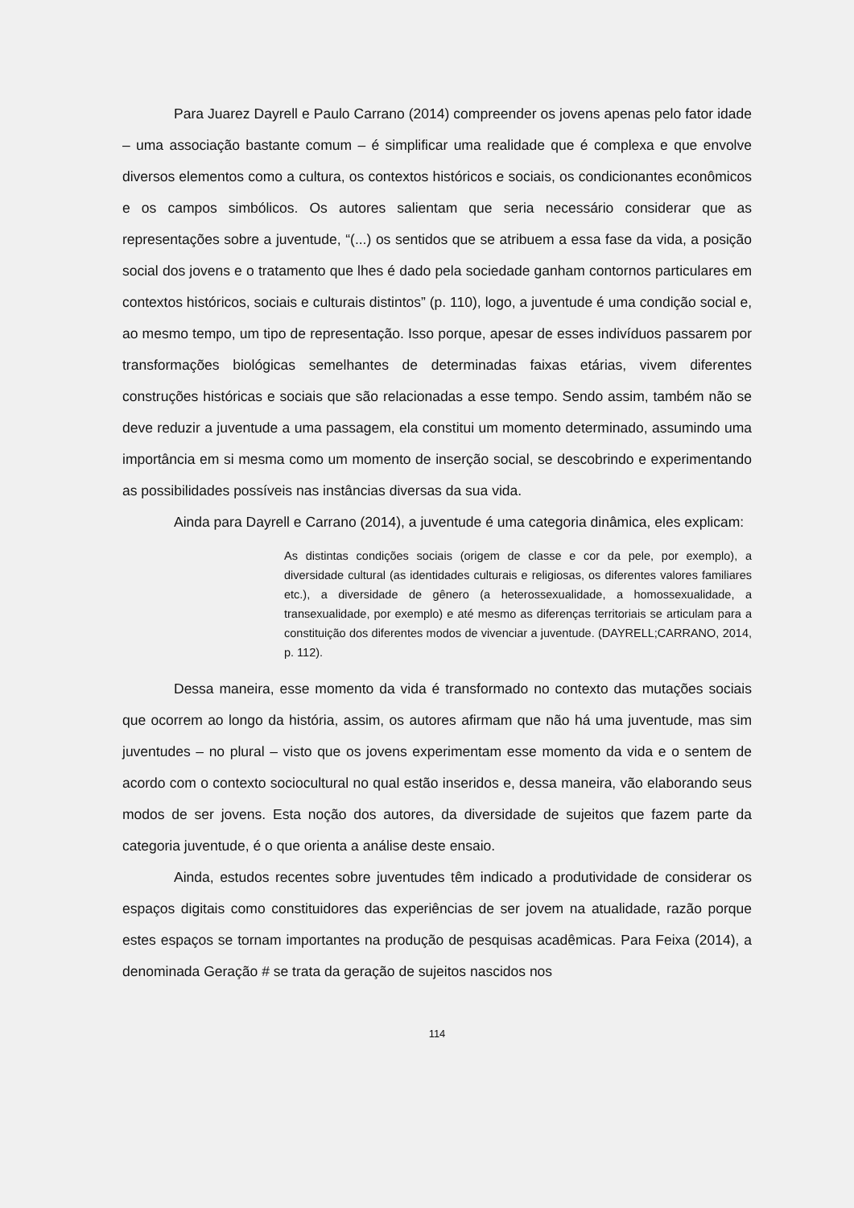Para Juarez Dayrell e Paulo Carrano (2014) compreender os jovens apenas pelo fator idade – uma associação bastante comum – é simplificar uma realidade que é complexa e que envolve diversos elementos como a cultura, os contextos históricos e sociais, os condicionantes econômicos e os campos simbólicos. Os autores salientam que seria necessário considerar que as representações sobre a juventude, “(...) os sentidos que se atribuem a essa fase da vida, a posição social dos jovens e o tratamento que lhes é dado pela sociedade ganham contornos particulares em contextos históricos, sociais e culturais distintos” (p. 110), logo, a juventude é uma condição social e, ao mesmo tempo, um tipo de representação. Isso porque, apesar de esses indivíduos passarem por transformações biológicas semelhantes de determinadas faixas etárias, vivem diferentes construções históricas e sociais que são relacionadas a esse tempo. Sendo assim, também não se deve reduzir a juventude a uma passagem, ela constitui um momento determinado, assumindo uma importância em si mesma como um momento de inserção social, se descobrindo e experimentando as possibilidades possíveis nas instâncias diversas da sua vida.
Ainda para Dayrell e Carrano (2014), a juventude é uma categoria dinâmica, eles explicam:
As distintas condições sociais (origem de classe e cor da pele, por exemplo), a diversidade cultural (as identidades culturais e religiosas, os diferentes valores familiares etc.), a diversidade de gênero (a heterossexualidade, a homossexualidade, a transexualidade, por exemplo) e até mesmo as diferenças territoriais se articulam para a constituição dos diferentes modos de vivenciar a juventude. (DAYRELL;CARRANO, 2014, p. 112).
Dessa maneira, esse momento da vida é transformado no contexto das mutações sociais que ocorrem ao longo da história, assim, os autores afirmam que não há uma juventude, mas sim juventudes – no plural – visto que os jovens experimentam esse momento da vida e o sentem de acordo com o contexto sociocultural no qual estão inseridos e, dessa maneira, vão elaborando seus modos de ser jovens. Esta noção dos autores, da diversidade de sujeitos que fazem parte da categoria juventude, é o que orienta a análise deste ensaio.
Ainda, estudos recentes sobre juventudes têm indicado a produtividade de considerar os espaços digitais como constituidores das experiências de ser jovem na atualidade, razão porque estes espaços se tornam importantes na produção de pesquisas acadêmicas. Para Feixa (2014), a denominada Geração # se trata da geração de sujeitos nascidos nos
114